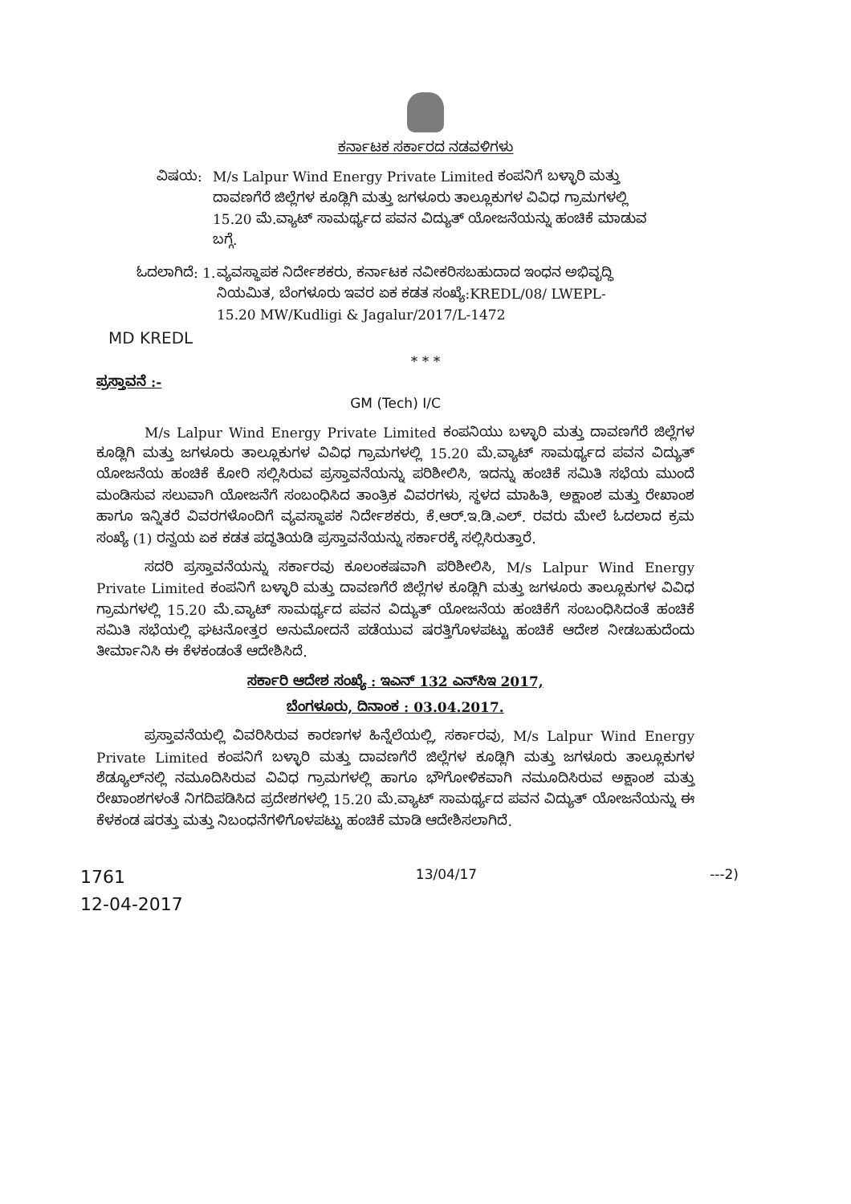ಕರ್ನಾಟಕ ಸರ್ಕಾರದ ನಡವಳಿಗಳು
ವಿಷಯ: M/s Lalpur Wind Energy Private Limited ಕಂಪನಿಗೆ ಬಳ್ಳಾರಿ ಮತ್ತು ದಾವಣಗೆರೆ ಜಿಲ್ಲೆಗಳ ಕೂಡ್ಲಿಗಿ ಮತ್ತು ಜಗಳೂರು ತಾಲ್ಲೂಕುಗಳ ವಿವಿಧ ಗ್ರಾಮಗಳಲ್ಲಿ 15.20 ಮೆ.ವ್ಯಾಟ್ ಸಾಮರ್ಥ್ಯದ ಪವನ ವಿದ್ಯುತ್ ಯೋಜನೆಯನ್ನು ಹಂಚಿಕೆ ಮಾಡುವ ಬಗ್ಗೆ.
ಓದಲಾಗಿದೆ: 1. ವ್ಯವಸ್ಥಾಪಕ ನಿರ್ದೇಶಕರು, ಕರ್ನಾಟಕ ನವೀಕರಿಸಬಹುದಾದ ಇಂಧನ ಅಭಿವೃದ್ಧಿ ನಿಯಮಿತ, ಬೆಂಗಳೂರು ಇವರ ಏಕ ಕಡತ ಸಂಖ್ಯೆ:KREDL/08/ LWEPL- 15.20 MW/Kudligi & Jagalur/2017/L-1472
MD KREDL
* * *
ಪ್ರಸ್ತಾವನೆ :-
GM (Tech) I/C
M/s Lalpur Wind Energy Private Limited ಕಂಪನಿಯು ಬಳ್ಳಾರಿ ಮತ್ತು ದಾವಣಗೆರೆ ಜಿಲ್ಲೆಗಳ ಕೂಡ್ಲಿಗಿ ಮತ್ತು ಜಗಳೂರು ತಾಲ್ಲೂಕುಗಳ ವಿವಿಧ ಗ್ರಾಮಗಳಲ್ಲಿ 15.20 ಮೆ.ವ್ಯಾಟ್ ಸಾಮರ್ಥ್ಯದ ಪವನ ವಿದ್ಯುತ್ ಯೋಜನೆಯ ಹಂಚಿಕೆ ಕೋರಿ ಸಲ್ಲಿಸಿರುವ ಪ್ರಸ್ತಾವನೆಯನ್ನು ಪರಿಶೀಲಿಸಿ, ಇದನ್ನು ಹಂಚಿಕೆ ಸಮಿತಿ ಸಭೆಯ ಮುಂದೆ ಮಂಡಿಸುವ ಸಲುವಾಗಿ ಯೋಜನೆಗೆ ಸಂಬಂಧಿಸಿದ ತಾಂತ್ರಿಕ ವಿವರಗಳು, ಸ್ಥಳದ ಮಾಹಿತಿ, ಅಕ್ಷಾಂಶ ಮತ್ತು ರೇಖಾಂಶ ಹಾಗೂ ಇನ್ನಿತರೆ ವಿವರಗಳೊಂದಿಗೆ ವ್ಯವಸ್ಥಾಪಕ ನಿರ್ದೇಶಕರು, ಕೆ.ಆರ್.ಇ.ಡಿ.ಎಲ್. ರವರು ಮೇಲೆ ಓದಲಾದ ಕ್ರಮ ಸಂಖ್ಯೆ (1) ರನ್ವಯ ಏಕ ಕಡತ ಪದ್ಧತಿಯಡಿ ಪ್ರಸ್ತಾವನೆಯನ್ನು ಸರ್ಕಾರಕ್ಕೆ ಸಲ್ಲಿಸಿರುತ್ತಾರೆ.
ಸದರಿ ಪ್ರಸ್ತಾವನೆಯನ್ನು ಸರ್ಕಾರವು ಕೂಲಂಕಷವಾಗಿ ಪರಿಶೀಲಿಸಿ, M/s Lalpur Wind Energy Private Limited ಕಂಪನಿಗೆ ಬಳ್ಳಾರಿ ಮತ್ತು ದಾವಣಗೆರೆ ಜಿಲ್ಲೆಗಳ ಕೂಡ್ಲಿಗಿ ಮತ್ತು ಜಗಳೂರು ತಾಲ್ಲೂಕುಗಳ ವಿವಿಧ ಗ್ರಾಮಗಳಲ್ಲಿ 15.20 ಮೆ.ವ್ಯಾಟ್ ಸಾಮರ್ಥ್ಯದ ಪವನ ವಿದ್ಯುತ್ ಯೋಜನೆಯ ಹಂಚಿಕೆಗೆ ಸಂಬಂಧಿಸಿದಂತೆ ಹಂಚಿಕೆ ಸಮಿತಿ ಸಭೆಯಲ್ಲಿ ಘಟನೋತ್ತರ ಅನುಮೋದನೆ ಪಡೆಯುವ ಷರತ್ತಿಗೊಳಪಟ್ಟು ಹಂಚಿಕೆ ಆದೇಶ ನೀಡಬಹುದೆಂದು ತೀರ್ಮಾನಿಸಿ ಈ ಕೆಳಕಂಡಂತೆ ಆದೇಶಿಸಿದೆ.
ಸರ್ಕಾರಿ ಆದೇಶ ಸಂಖ್ಯೆ : ಇಎನ್ 132 ಎನ್‌ಸಿಇ 2017,
ಬೆಂಗಳೂರು, ದಿನಾಂಕ : 03.04.2017.
ಪ್ರಸ್ತಾವನೆಯಲ್ಲಿ ವಿವರಿಸಿರುವ ಕಾರಣಗಳ ಹಿನ್ನೆಲೆಯಲ್ಲಿ, ಸರ್ಕಾರವು, M/s Lalpur Wind Energy Private Limited ಕಂಪನಿಗೆ ಬಳ್ಳಾರಿ ಮತ್ತು ದಾವಣಗೆರೆ ಜಿಲ್ಲೆಗಳ ಕೂಡ್ಲಿಗಿ ಮತ್ತು ಜಗಳೂರು ತಾಲ್ಲೂಕುಗಳ ಶೆಡ್ಯೂಲ್‌ನಲ್ಲಿ ನಮೂದಿಸಿರುವ ವಿವಿಧ ಗ್ರಾಮಗಳಲ್ಲಿ ಹಾಗೂ ಭೌಗೋಳಿಕವಾಗಿ ನಮೂದಿಸಿರುವ ಅಕ್ಷಾಂಶ ಮತ್ತು ರೇಖಾಂಶಗಳಂತೆ ನಿಗದಿಪಡಿಸಿದ ಪ್ರದೇಶಗಳಲ್ಲಿ 15.20 ಮೆ.ವ್ಯಾಟ್ ಸಾಮರ್ಥ್ಯದ ಪವನ ವಿದ್ಯುತ್ ಯೋಜನೆಯನ್ನು ಈ ಕೆಳಕಂಡ ಷರತ್ತು ಮತ್ತು ನಿಬಂಧನೆಗಳಿಗೊಳಪಟ್ಟು ಹಂಚಿಕೆ ಮಾಡಿ ಆದೇಶಿಸಲಾಗಿದೆ.
1761
12-04-2017
13/04/17 ---2)